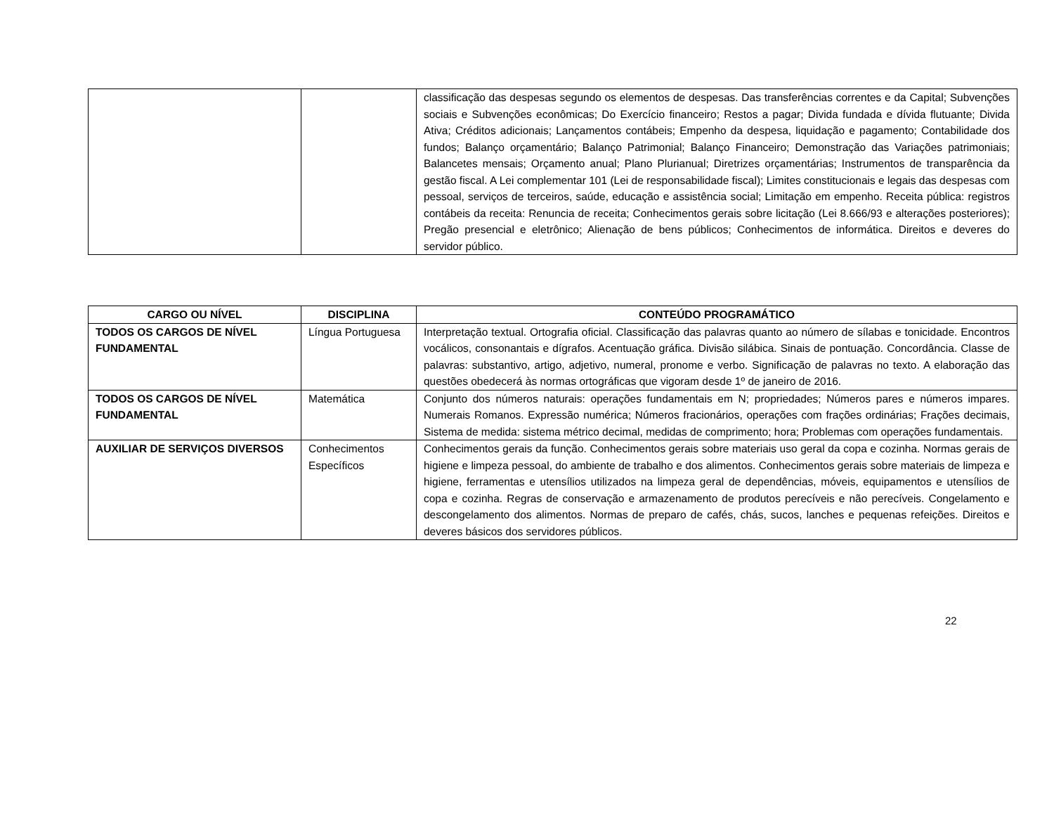| | | classificação das despesas segundo os elementos de despesas. Das transferências correntes e da Capital; Subvenções sociais e Subvenções econômicas; Do Exercício financeiro; Restos a pagar; Divida fundada e dívida flutuante; Divida Ativa; Créditos adicionais; Lançamentos contábeis; Empenho da despesa, liquidação e pagamento; Contabilidade dos fundos; Balanço orçamentário; Balanço Patrimonial; Balanço Financeiro; Demonstração das Variações patrimoniais; Balancetes mensais; Orçamento anual; Plano Plurianual; Diretrizes orçamentárias; Instrumentos de transparência da gestão fiscal. A Lei complementar 101 (Lei de responsabilidade fiscal); Limites constitucionais e legais das despesas com pessoal, serviços de terceiros, saúde, educação e assistência social; Limitação em empenho. Receita pública: registros contábeis da receita: Renuncia de receita; Conhecimentos gerais sobre licitação (Lei 8.666/93 e alterações posteriores); Pregão presencial e eletrônico; Alienação de bens públicos; Conhecimentos de informática. Direitos e deveres do servidor público. |
| CARGO OU NÍVEL | DISCIPLINA | CONTEÚDO PROGRAMÁTICO |
| --- | --- | --- |
| TODOS OS CARGOS DE NÍVEL FUNDAMENTAL | Língua Portuguesa | Interpretação textual. Ortografia oficial. Classificação das palavras quanto ao número de sílabas e tonicidade. Encontros vocálicos, consonantais e dígrafos. Acentuação gráfica. Divisão silábica. Sinais de pontuação. Concordância. Classe de palavras: substantivo, artigo, adjetivo, numeral, pronome e verbo. Significação de palavras no texto. A elaboração das questões obedecerá às normas ortográficas que vigoram desde 1º de janeiro de 2016. |
| TODOS OS CARGOS DE NÍVEL FUNDAMENTAL | Matemática | Conjunto dos números naturais: operações fundamentais em N; propriedades; Números pares e números impares. Numerais Romanos. Expressão numérica; Números fracionários, operações com frações ordinárias; Frações decimais, Sistema de medida: sistema métrico decimal, medidas de comprimento; hora; Problemas com operações fundamentais. |
| AUXILIAR DE SERVIÇOS DIVERSOS | Conhecimentos Específicos | Conhecimentos gerais da função. Conhecimentos gerais sobre materiais uso geral da copa e cozinha. Normas gerais de higiene e limpeza pessoal, do ambiente de trabalho e dos alimentos. Conhecimentos gerais sobre materiais de limpeza e higiene, ferramentas e utensílios utilizados na limpeza geral de dependências, móveis, equipamentos e utensílios de copa e cozinha. Regras de conservação e armazenamento de produtos perecíveis e não perecíveis. Congelamento e descongelamento dos alimentos. Normas de preparo de cafés, chás, sucos, lanches e pequenas refeições. Direitos e deveres básicos dos servidores públicos. |
22